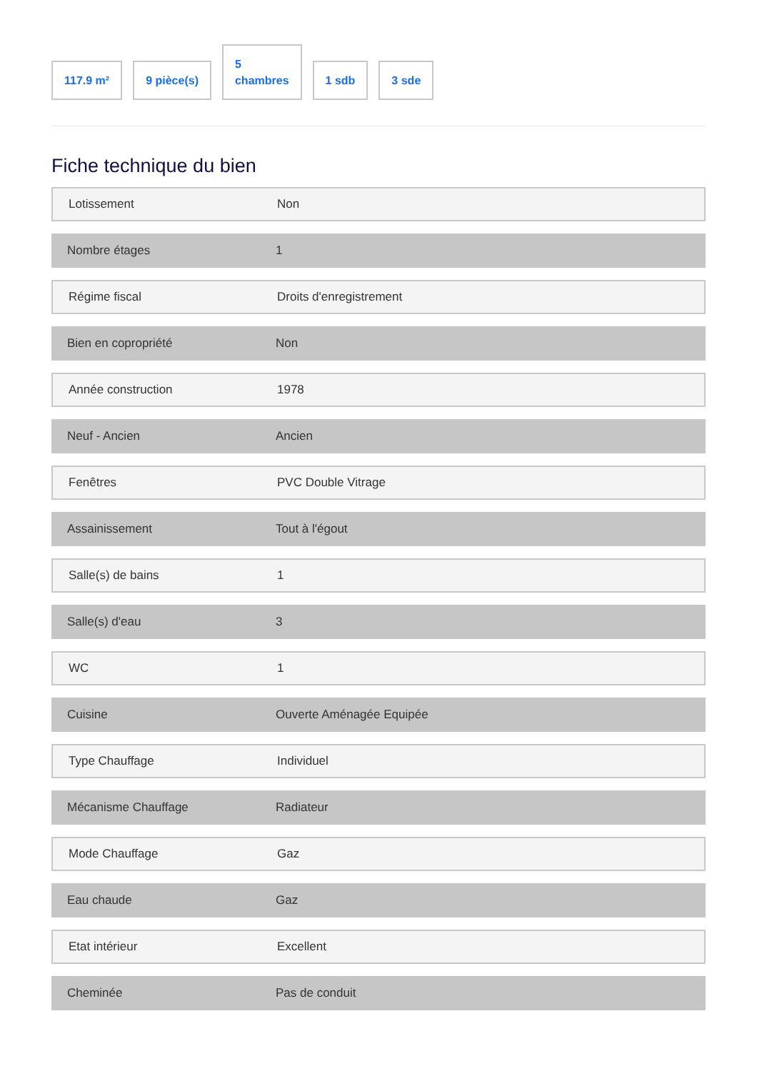117.9 m²
9 pièce(s)
5
chambres
1 sdb
3 sde
Fiche technique du bien
Lotissement Non
Nombre étages 1
Régime fiscal Droits d'enregistrement
Bien en copropriété Non
Année construction 1978
Neuf - Ancien Ancien
Fenêtres PVC Double Vitrage
Assainissement Tout à l'égout
Salle(s) de bains 1
Salle(s) d'eau 3
WC 1
Cuisine Ouverte Aménagée Equipée
Type Chauffage Individuel
Mécanisme Chauffage Radiateur
Mode Chauffage Gaz
Eau chaude Gaz
Etat intérieur Excellent
Cheminée Pas de conduit